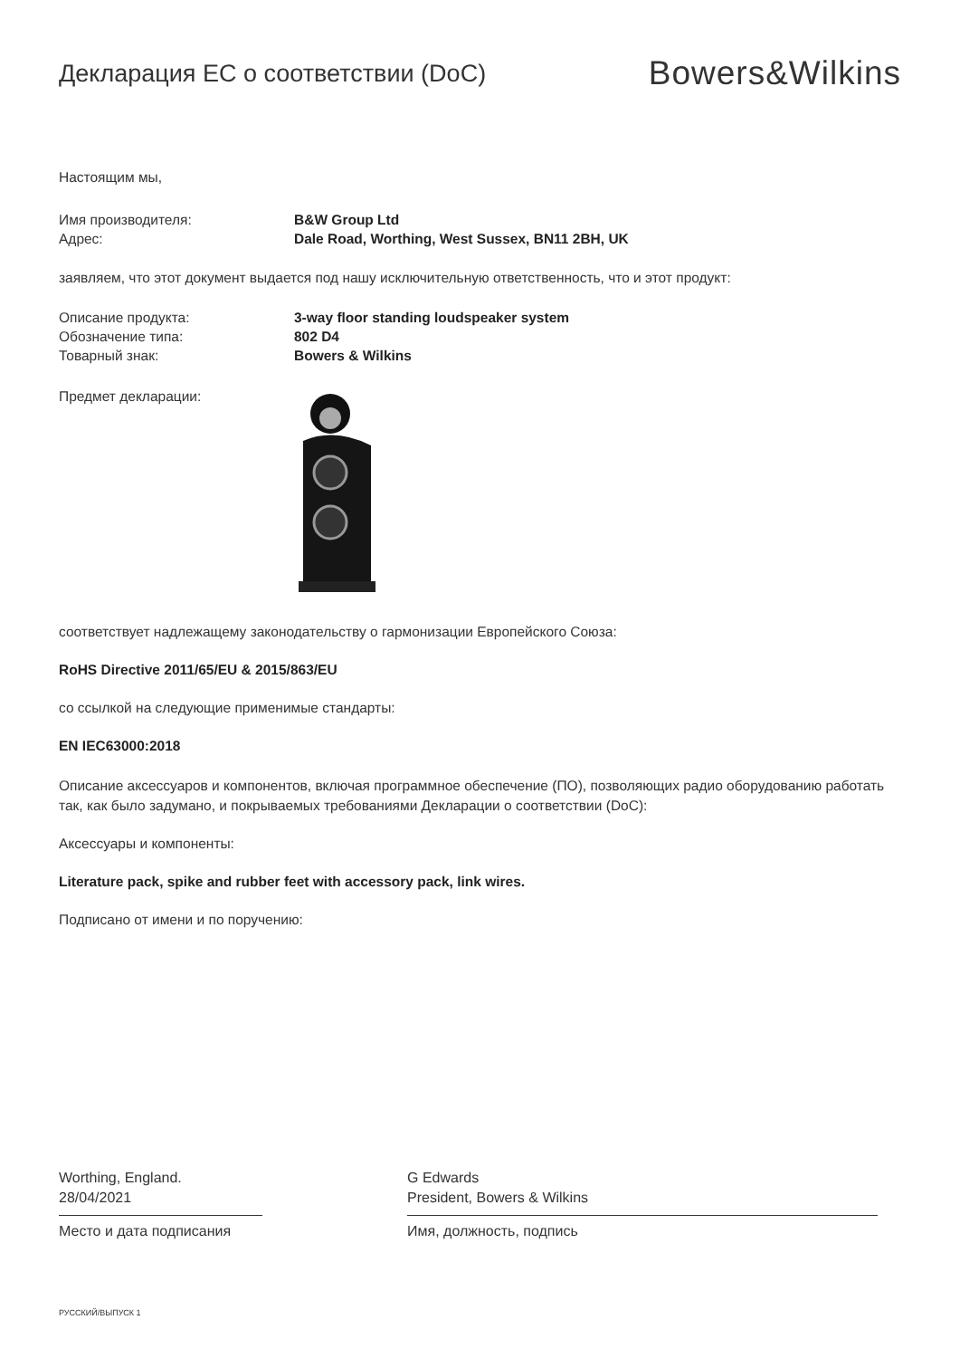Декларация ЕС о соответствии (DoC)
Bowers&Wilkins
Настоящим мы,
Имя производителя: B&W Group Ltd
Адрес: Dale Road, Worthing, West Sussex, BN11 2BH, UK
заявляем, что этот документ выдается под нашу исключительную ответственность, что и этот продукт:
Описание продукта: 3-way floor standing loudspeaker system
Обозначение типа: 802 D4
Товарный знак: Bowers & Wilkins
Предмет декларации:
соответствует надлежащему законодательству о гармонизации Европейского Союза:
RoHS Directive 2011/65/EU & 2015/863/EU
со ссылкой на следующие применимые стандарты:
EN IEC63000:2018
Описание аксессуаров и компонентов, включая программное обеспечение (ПО), позволяющих радио оборудованию работать так, как было задумано, и покрываемых требованиями Декларации о соответствии (DoC):
Аксессуары и компоненты:
Literature pack, spike and rubber feet with accessory pack, link wires.
Подписано от имени и по поручению:
Worthing, England.
28/04/2021
Место и дата подписания
G Edwards
President, Bowers & Wilkins
Имя, должность, подпись
РУССКИЙ/ВЫПУСК 1